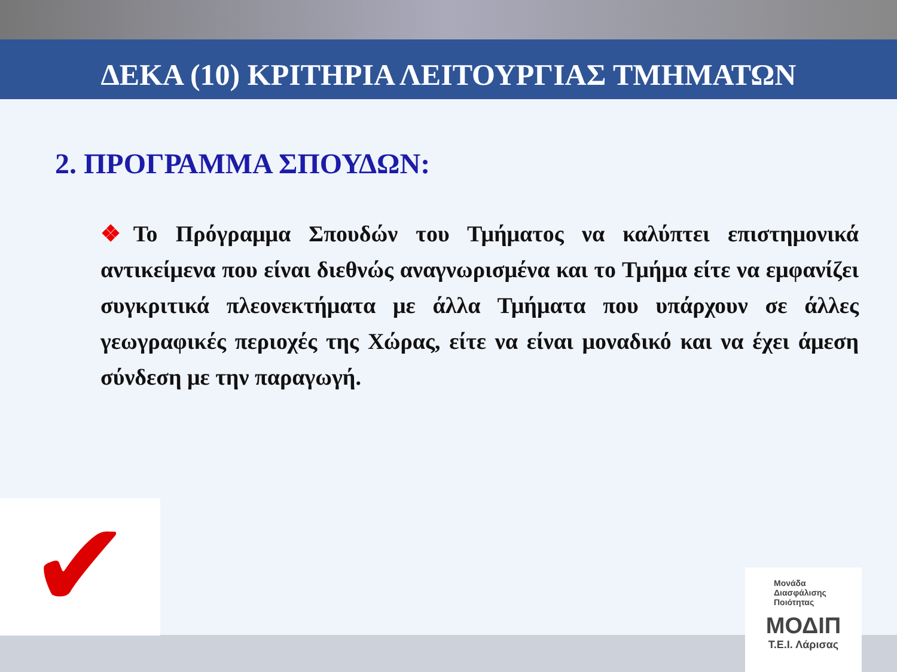ΔΕΚΑ (10) ΚΡΙΤΗΡΙΑ ΛΕΙΤΟΥΡΓΙΑΣ ΤΜΗΜΑΤΩΝ
2. ΠΡΟΓΡΑΜΜΑ ΣΠΟΥΔΩΝ:
❖Το Πρόγραμμα Σπουδών του Τμήματος να καλύπτει επιστημονικά αντικείμενα που είναι διεθνώς αναγνωρισμένα και το Τμήμα είτε να εμφανίζει συγκριτικά πλεονεκτήματα με άλλα Τμήματα που υπάρχουν σε άλλες γεωγραφικές περιοχές της Χώρας, είτε να είναι μοναδικό και να έχει άμεση σύνδεση με την παραγωγή.
✔
Μονάδα
Διασφάλισης
Ποιότητας
ΜΟΔΙΠ
Τ.Ε.Ι. Λάρισας